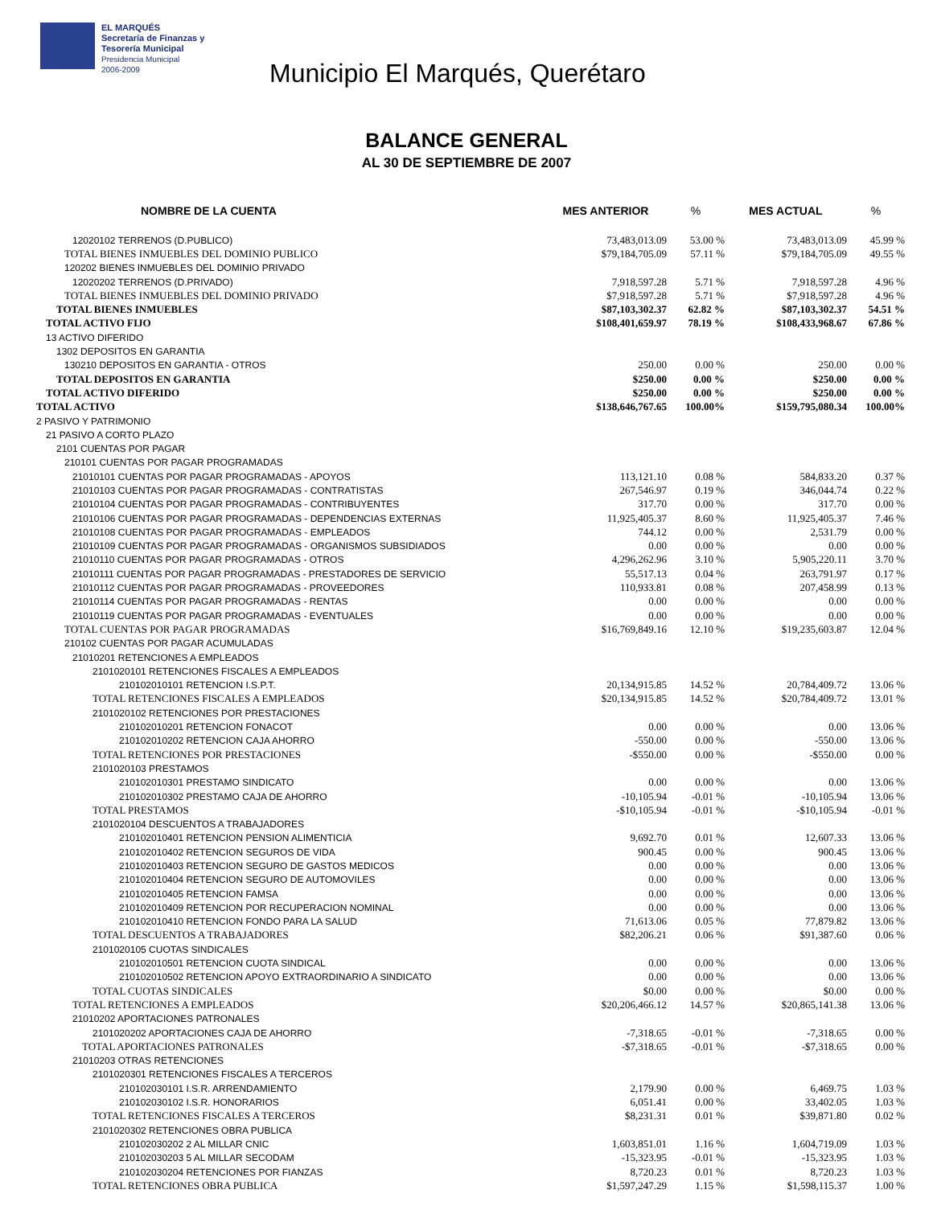EL MARQUÉS
Secretaría de Finanzas y
Tesorería Municipal
Presidencia Municipal
2006-2009
Municipio El Marqués, Querétaro
BALANCE GENERAL
AL 30 DE SEPTIEMBRE DE 2007
| NOMBRE DE LA CUENTA | MES ANTERIOR | % | MES ACTUAL | % |
| --- | --- | --- | --- | --- |
| 12020102 TERRENOS (D.PUBLICO) | 73,483,013.09 | 53.00 % | 73,483,013.09 | 45.99 % |
| TOTAL BIENES INMUEBLES DEL DOMINIO PUBLICO | $79,184,705.09 | 57.11 % | $79,184,705.09 | 49.55 % |
| 120202 BIENES INMUEBLES DEL DOMINIO PRIVADO | | | | |
| 12020202 TERRENOS (D.PRIVADO) | 7,918,597.28 | 5.71 % | 7,918,597.28 | 4.96 % |
| TOTAL BIENES INMUEBLES DEL DOMINIO PRIVADO | $7,918,597.28 | 5.71 % | $7,918,597.28 | 4.96 % |
| TOTAL BIENES INMUEBLES | $87,103,302.37 | 62.82 % | $87,103,302.37 | 54.51 % |
| TOTAL ACTIVO FIJO | $108,401,659.97 | 78.19 % | $108,433,968.67 | 67.86 % |
| 13 ACTIVO DIFERIDO | | | | |
| 1302 DEPOSITOS EN GARANTIA | | | | |
| 130210 DEPOSITOS EN GARANTIA - OTROS | 250.00 | 0.00 % | 250.00 | 0.00 % |
| TOTAL DEPOSITOS EN GARANTIA | $250.00 | 0.00 % | $250.00 | 0.00 % |
| TOTAL ACTIVO DIFERIDO | $250.00 | 0.00 % | $250.00 | 0.00 % |
| TOTAL ACTIVO | $138,646,767.65 | 100.00% | $159,795,080.34 | 100.00% |
| 2 PASIVO Y PATRIMONIO | | | | |
| 21 PASIVO A CORTO PLAZO | | | | |
| 2101 CUENTAS POR PAGAR | | | | |
| 210101 CUENTAS POR PAGAR PROGRAMADAS | | | | |
| 21010101 CUENTAS POR PAGAR PROGRAMADAS - APOYOS | 113,121.10 | 0.08 % | 584,833.20 | 0.37 % |
| 21010103 CUENTAS POR PAGAR PROGRAMADAS - CONTRATISTAS | 267,546.97 | 0.19 % | 346,044.74 | 0.22 % |
| 21010104 CUENTAS POR PAGAR PROGRAMADAS - CONTRIBUYENTES | 317.70 | 0.00 % | 317.70 | 0.00 % |
| 21010106 CUENTAS POR PAGAR PROGRAMADAS - DEPENDENCIAS EXTERNAS | 11,925,405.37 | 8.60 % | 11,925,405.37 | 7.46 % |
| 21010108 CUENTAS POR PAGAR PROGRAMADAS - EMPLEADOS | 744.12 | 0.00 % | 2,531.79 | 0.00 % |
| 21010109 CUENTAS POR PAGAR PROGRAMADAS - ORGANISMOS SUBSIDIADOS | 0.00 | 0.00 % | 0.00 | 0.00 % |
| 21010110 CUENTAS POR PAGAR PROGRAMADAS - OTROS | 4,296,262.96 | 3.10 % | 5,905,220.11 | 3.70 % |
| 21010111 CUENTAS POR PAGAR PROGRAMADAS - PRESTADORES DE SERVICIO | 55,517.13 | 0.04 % | 263,791.97 | 0.17 % |
| 21010112 CUENTAS POR PAGAR PROGRAMADAS - PROVEEDORES | 110,933.81 | 0.08 % | 207,458.99 | 0.13 % |
| 21010114 CUENTAS POR PAGAR PROGRAMADAS - RENTAS | 0.00 | 0.00 % | 0.00 | 0.00 % |
| 21010119 CUENTAS POR PAGAR PROGRAMADAS - EVENTUALES | 0.00 | 0.00 % | 0.00 | 0.00 % |
| TOTAL CUENTAS POR PAGAR PROGRAMADAS | $16,769,849.16 | 12.10 % | $19,235,603.87 | 12.04 % |
| 210102 CUENTAS POR PAGAR ACUMULADAS | | | | |
| 21010201 RETENCIONES A EMPLEADOS | | | | |
| 2101020101 RETENCIONES FISCALES A EMPLEADOS | | | | |
| 210102010101 RETENCION I.S.P.T. | 20,134,915.85 | 14.52 % | 20,784,409.72 | 13.06 % |
| TOTAL RETENCIONES FISCALES A EMPLEADOS | $20,134,915.85 | 14.52 % | $20,784,409.72 | 13.01 % |
| 2101020102 RETENCIONES POR PRESTACIONES | | | | |
| 210102010201 RETENCION FONACOT | 0.00 | 0.00 % | 0.00 | 13.06 % |
| 210102010202 RETENCION CAJA AHORRO | -550.00 | 0.00 % | -550.00 | 13.06 % |
| TOTAL RETENCIONES POR PRESTACIONES | -$550.00 | 0.00 % | -$550.00 | 0.00 % |
| 2101020103 PRESTAMOS | | | | |
| 210102010301 PRESTAMO SINDICATO | 0.00 | 0.00 % | 0.00 | 13.06 % |
| 210102010302 PRESTAMO CAJA DE AHORRO | -10,105.94 | -0.01 % | -10,105.94 | 13.06 % |
| TOTAL PRESTAMOS | -$10,105.94 | -0.01 % | -$10,105.94 | -0.01 % |
| 2101020104 DESCUENTOS A TRABAJADORES | | | | |
| 210102010401 RETENCION PENSION ALIMENTICIA | 9,692.70 | 0.01 % | 12,607.33 | 13.06 % |
| 210102010402 RETENCION SEGUROS DE VIDA | 900.45 | 0.00 % | 900.45 | 13.06 % |
| 210102010403 RETENCION SEGURO DE GASTOS MEDICOS | 0.00 | 0.00 % | 0.00 | 13.06 % |
| 210102010404 RETENCION SEGURO DE AUTOMOVILES | 0.00 | 0.00 % | 0.00 | 13.06 % |
| 210102010405 RETENCION FAMSA | 0.00 | 0.00 % | 0.00 | 13.06 % |
| 210102010409 RETENCION POR RECUPERACION NOMINAL | 0.00 | 0.00 % | 0.00 | 13.06 % |
| 210102010410 RETENCION FONDO PARA LA SALUD | 71,613.06 | 0.05 % | 77,879.82 | 13.06 % |
| TOTAL DESCUENTOS A TRABAJADORES | $82,206.21 | 0.06 % | $91,387.60 | 0.06 % |
| 2101020105 CUOTAS SINDICALES | | | | |
| 210102010501 RETENCION CUOTA SINDICAL | 0.00 | 0.00 % | 0.00 | 13.06 % |
| 210102010502 RETENCION APOYO EXTRAORDINARIO A SINDICATO | 0.00 | 0.00 % | 0.00 | 13.06 % |
| TOTAL CUOTAS SINDICALES | $0.00 | 0.00 % | $0.00 | 0.00 % |
| TOTAL RETENCIONES A EMPLEADOS | $20,206,466.12 | 14.57 % | $20,865,141.38 | 13.06 % |
| 21010202 APORTACIONES PATRONALES | | | | |
| 2101020202 APORTACIONES CAJA DE AHORRO | -7,318.65 | -0.01 % | -7,318.65 | 0.00 % |
| TOTAL APORTACIONES PATRONALES | -$7,318.65 | -0.01 % | -$7,318.65 | 0.00 % |
| 21010203 OTRAS RETENCIONES | | | | |
| 2101020301 RETENCIONES FISCALES A TERCEROS | | | | |
| 210102030101 I.S.R. ARRENDAMIENTO | 2,179.90 | 0.00 % | 6,469.75 | 1.03 % |
| 210102030102 I.S.R. HONORARIOS | 6,051.41 | 0.00 % | 33,402.05 | 1.03 % |
| TOTAL RETENCIONES FISCALES A TERCEROS | $8,231.31 | 0.01 % | $39,871.80 | 0.02 % |
| 2101020302 RETENCIONES OBRA PUBLICA | | | | |
| 210102030202 2 AL MILLAR CNIC | 1,603,851.01 | 1.16 % | 1,604,719.09 | 1.03 % |
| 210102030203 5 AL MILLAR SECODAM | -15,323.95 | -0.01 % | -15,323.95 | 1.03 % |
| 210102030204 RETENCIONES POR FIANZAS | 8,720.23 | 0.01 % | 8,720.23 | 1.03 % |
| TOTAL RETENCIONES OBRA PUBLICA | $1,597,247.29 | 1.15 % | $1,598,115.37 | 1.00 % |